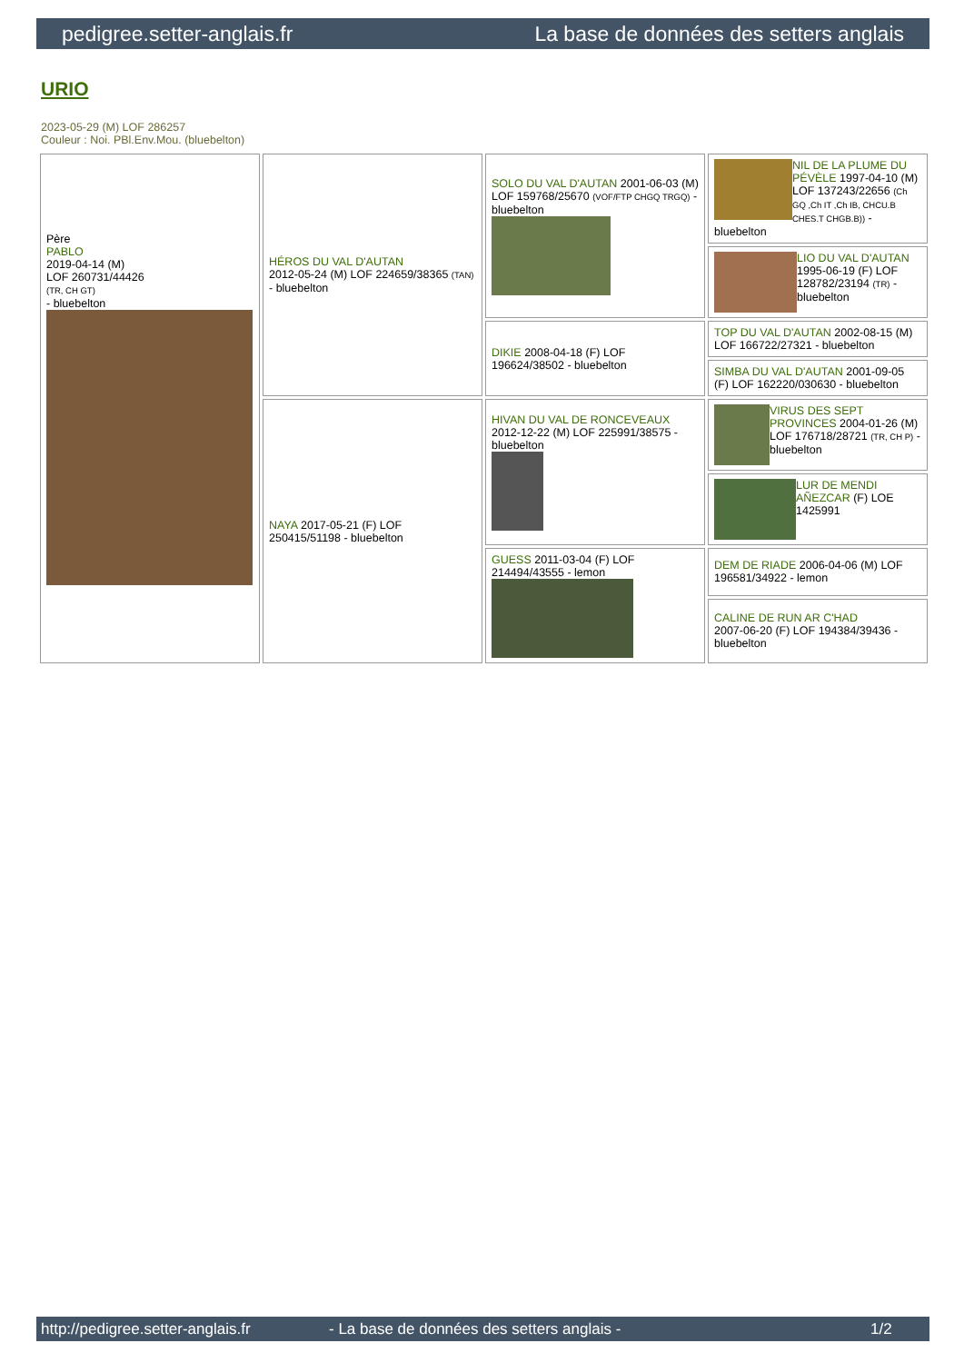pedigree.setter-anglais.fr La base de données des setters anglais
URIO
2023-05-29 (M) LOF 286257
Couleur : Noi. PBl.Env.Mou. (bluebelton)
| Père PABLO 2019-04-14 (M) LOF 260731/44426 (TR, CH GT) - bluebelton | HÉROS DU VAL D'AUTAN 2012-05-24 (M) LOF 224659/38365 (TAN) - bluebelton | SOLO DU VAL D'AUTAN 2001-06-03 (M) LOF 159768/25670 (VOF/FTP CHGQ TRGQ) - bluebelton | NIL DE LA PLUME DU PÉVÈLE 1997-04-10 (M) LOF 137243/22656 (Ch GQ ,Ch IT ,Ch IB, CHCU.B CHES.T CHGB.B)) - bluebelton |
| | | | LIO DU VAL D'AUTAN 1995-06-19 (F) LOF 128782/23194 (TR) - bluebelton |
| | | DIKIE 2008-04-18 (F) LOF 196624/38502 - bluebelton | TOP DU VAL D'AUTAN 2002-08-15 (M) LOF 166722/27321 - bluebelton |
| | | | SIMBA DU VAL D'AUTAN 2001-09-05 (F) LOF 162220/030630 - bluebelton |
| | NAYA 2017-05-21 (F) LOF 250415/51198 - bluebelton | HIVAN DU VAL DE RONCEVEAUX 2012-12-22 (M) LOF 225991/38575 - bluebelton | VIRUS DES SEPT PROVINCES 2004-01-26 (M) LOF 176718/28721 (TR, CH P) - bluebelton |
| | | | LUR DE MENDI AÑEZCAR (F) LOE 1425991 |
| | | GUESS 2011-03-04 (F) LOF 214494/43555 - lemon | DEM DE RIADE 2006-04-06 (M) LOF 196581/34922 - lemon |
| | | | CALINE DE RUN AR C'HAD 2007-06-20 (F) LOF 194384/39436 - bluebelton |
http://pedigree.setter-anglais.fr - La base de données des setters anglais - 1/2